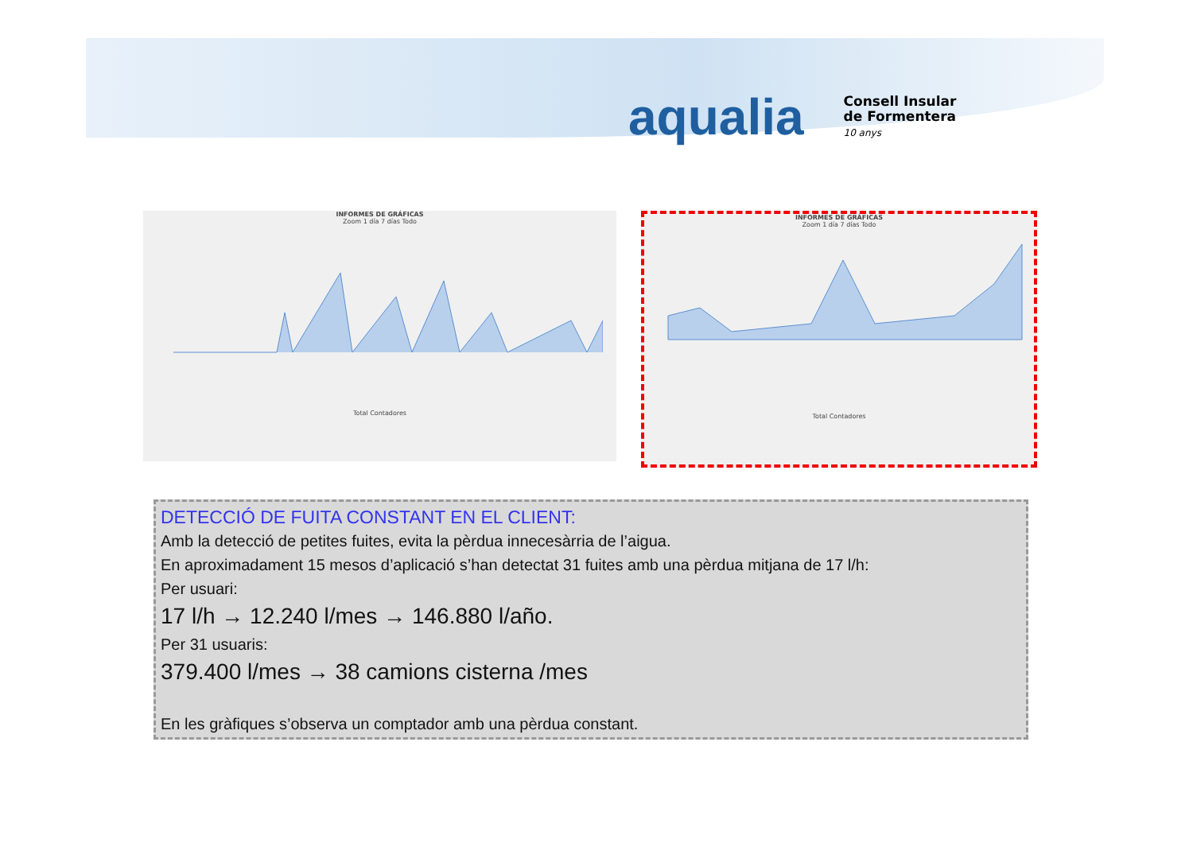aqualia
Consell Insular
de Formentera
10 anys
INFORMES DE GRÁFICAS
Zoom 1 día 7 días Todo
Total Contadores
INFORMES DE GRÁFICAS
Zoom 1 día 7 días Todo
Total Contadores
DETECCIÓ DE FUITA CONSTANT EN EL CLIENT:
Amb la detecció de petites fuites, evita la pèrdua innecesàrria de l’aigua.
En aproximadament 15 mesos d’aplicació s’han detectat 31 fuites amb una pèrdua mitjana de 17 l/h:
Per usuari:
17 l/h → 12.240 l/mes → 146.880 l/año.
Per 31 usuaris:
379.400 l/mes → 38 camions cisterna /mes
En les gràfiques s’observa un comptador amb una pèrdua constant.